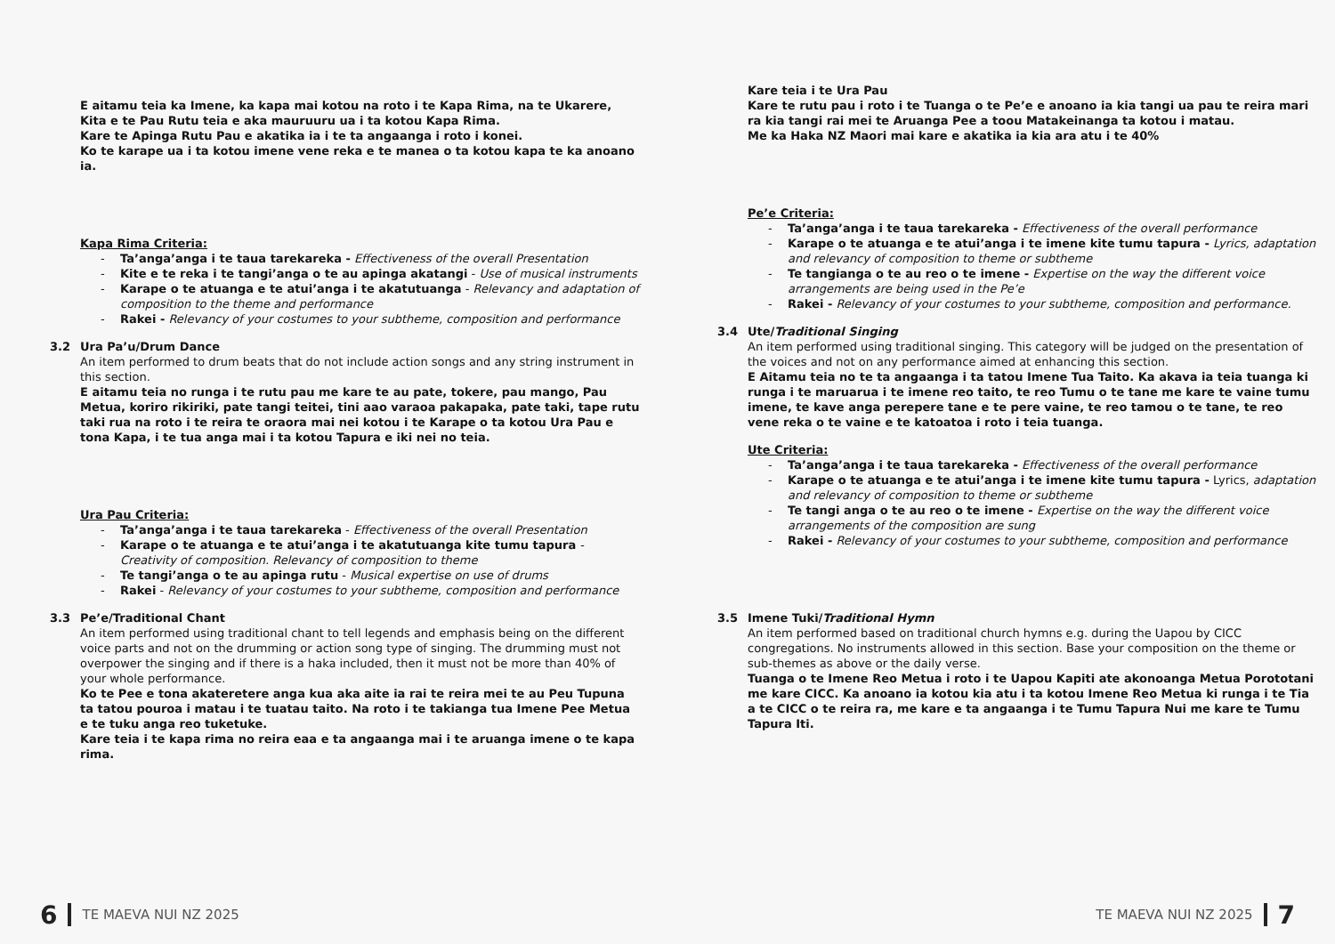E aitamu teia ka Imene, ka kapa mai kotou na roto i te Kapa Rima, na te Ukarere, Kita e te Pau Rutu teia e aka mauruuru ua i ta kotou Kapa Rima.
Kare te Apinga Rutu Pau e akatika ia i te ta angaanga i roto i konei.
Ko te karape ua i ta kotou imene vene reka e te manea o ta kotou kapa te ka anoano ia.
Kapa Rima Criteria:
- Ta’anga’anga i te taua tarekareka - Effectiveness of the overall Presentation
- Kite e te reka i te tangi’anga o te au apinga akatangi - Use of musical instruments
- Karape o te atuanga e te atui’anga i te akatutuanga - Relevancy and adaptation of composition to the theme and performance
- Rakei - Relevancy of your costumes to your subtheme, composition and performance
3.2 Ura Pa’u/Drum Dance
An item performed to drum beats that do not include action songs and any string instrument in this section.
E aitamu teia no runga i te rutu pau me kare te au pate, tokere, pau mango, Pau Metua, koriro rikiriki, pate tangi teitei, tini aao varaoa pakapaka, pate taki, tape rutu taki rua na roto i te reira te oraora mai nei kotou i te Karape o ta kotou Ura Pau e tona Kapa, i te tua anga mai i ta kotou Tapura e iki nei no teia.
Ura Pau Criteria:
- Ta’anga’anga i te taua tarekareka - Effectiveness of the overall Presentation
- Karape o te atuanga e te atui’anga i te akatutuanga kite tumu tapura - Creativity of composition. Relevancy of composition to theme
- Te tangi’anga o te au apinga rutu - Musical expertise on use of drums
- Rakei - Relevancy of your costumes to your subtheme, composition and performance
3.3 Pe’e/Traditional Chant
An item performed using traditional chant to tell legends and emphasis being on the different voice parts and not on the drumming or action song type of singing. The drumming must not overpower the singing and if there is a haka included, then it must not be more than 40% of your whole performance.
Ko te Pee e tona akateretere anga kua aka aite ia rai te reira mei te au Peu Tupuna ta tatou pouroa i matau i te tuatau taito. Na roto i te takianga tua Imene Pee Metua e te tuku anga reo tuketuke.
Kare teia i te kapa rima no reira eaa e ta angaanga mai i te aruanga imene o te kapa rima.
6 TE MAEVA NUI NZ 2025
Kare teia i te Ura Pau
Kare te rutu pau i roto i te Tuanga o te Pe’e e anoano ia kia tangi ua pau te reira mari ra kia tangi rai mei te Aruanga Pee a toou Matakeinanga ta kotou i matau.
Me ka Haka NZ Maori mai kare e akatika ia kia ara atu i te 40%
Pe’e Criteria:
- Ta’anga’anga i te taua tarekareka - Effectiveness of the overall performance
- Karape o te atuanga e te atui’anga i te imene kite tumu tapura - Lyrics, adaptation and relevancy of composition to theme or subtheme
- Te tangianga o te au reo o te imene - Expertise on the way the different voice arrangements are being used in the Pe’e
- Rakei - Relevancy of your costumes to your subtheme, composition and performance.
3.4 Ute/Traditional Singing
An item performed using traditional singing. This category will be judged on the presentation of the voices and not on any performance aimed at enhancing this section.
E Aitamu teia no te ta angaanga i ta tatou Imene Tua Taito. Ka akava ia teia tuanga ki runga i te maruarua i te imene reo taito, te reo Tumu o te tane me kare te vaine tumu imene, te kave anga perepere tane e te pere vaine, te reo tamou o te tane, te reo vene reka o te vaine e te katoatoa i roto i teia tuanga.
Ute Criteria:
- Ta’anga’anga i te taua tarekareka - Effectiveness of the overall performance
- Karape o te atuanga e te atui’anga i te imene kite tumu tapura - Lyrics, adaptation and relevancy of composition to theme or subtheme
- Te tangi anga o te au reo o te imene - Expertise on the way the different voice arrangements of the composition are sung
- Rakei - Relevancy of your costumes to your subtheme, composition and performance
3.5 Imene Tuki/Traditional Hymn
An item performed based on traditional church hymns e.g. during the Uapou by CICC congregations. No instruments allowed in this section. Base your composition on the theme or sub-themes as above or the daily verse.
Tuanga o te Imene Reo Metua i roto i te Uapou Kapiti ate akonoanga Metua Porototani me kare CICC. Ka anoano ia kotou kia atu i ta kotou Imene Reo Metua ki runga i te Tia a te CICC o te reira ra, me kare e ta angaanga i te Tumu Tapura Nui me kare te Tumu Tapura Iti.
TE MAEVA NUI NZ 2025 7